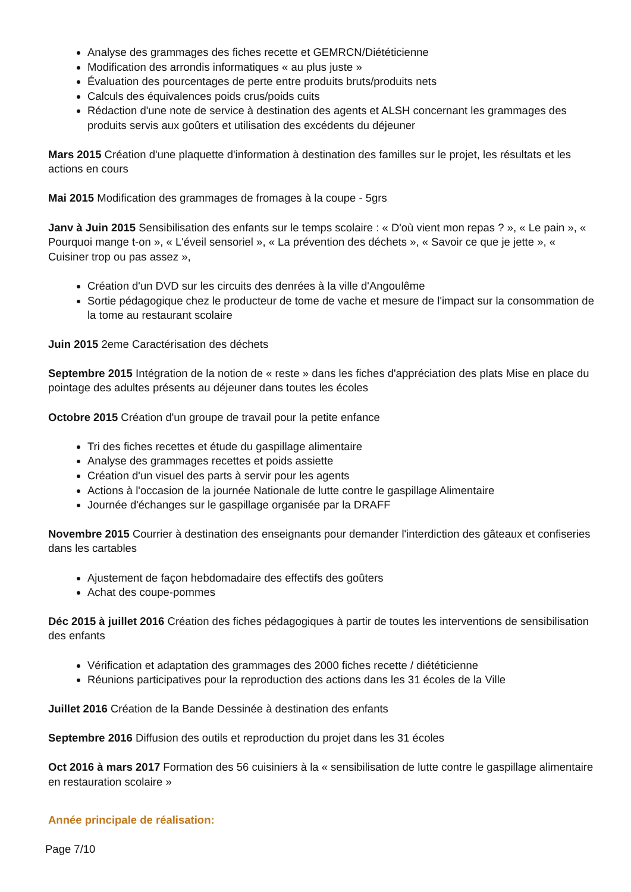Analyse des grammages des fiches recette et GEMRCN/Diététicienne
Modification des arrondis informatiques « au plus juste »
Évaluation des pourcentages de perte entre produits bruts/produits nets
Calculs des équivalences poids crus/poids cuits
Rédaction d'une note de service à destination des agents et ALSH concernant les grammages des produits servis aux goûters et utilisation des excédents du déjeuner
Mars 2015 Création d'une plaquette d'information à destination des familles sur le projet, les résultats et les actions en cours
Mai 2015 Modification des grammages de fromages à la coupe - 5grs
Janv à Juin 2015 Sensibilisation des enfants sur le temps scolaire : « D'où vient mon repas ? », « Le pain », « Pourquoi mange t-on », « L'éveil sensoriel », « La prévention des déchets », « Savoir ce que je jette », « Cuisiner trop ou pas assez »,
Création d'un DVD sur les circuits des denrées à la ville d'Angoulême
Sortie pédagogique chez le producteur de tome de vache et mesure de l'impact sur la consommation de la tome au restaurant scolaire
Juin 2015 2eme Caractérisation des déchets
Septembre 2015 Intégration de la notion de « reste » dans les fiches d'appréciation des plats Mise en place du pointage des adultes présents au déjeuner dans toutes les écoles
Octobre 2015 Création d'un groupe de travail pour la petite enfance
Tri des fiches recettes et étude du gaspillage alimentaire
Analyse des grammages recettes et poids assiette
Création d'un visuel des parts à servir pour les agents
Actions à l'occasion de la journée Nationale de lutte contre le gaspillage Alimentaire
Journée d'échanges sur le gaspillage organisée par la DRAFF
Novembre 2015 Courrier à destination des enseignants pour demander l'interdiction des gâteaux et confiseries dans les cartables
Ajustement de façon hebdomadaire des effectifs des goûters
Achat des coupe-pommes
Déc 2015 à juillet 2016 Création des fiches pédagogiques à partir de toutes les interventions de sensibilisation des enfants
Vérification et adaptation des grammages des 2000 fiches recette / diététicienne
Réunions participatives pour la reproduction des actions dans les 31 écoles de la Ville
Juillet 2016 Création de la Bande Dessinée à destination des enfants
Septembre 2016 Diffusion des outils et reproduction du projet dans les 31 écoles
Oct 2016 à mars 2017 Formation des 56 cuisiniers à la « sensibilisation de lutte contre le gaspillage alimentaire en restauration scolaire »
Année principale de réalisation:
Page 7/10